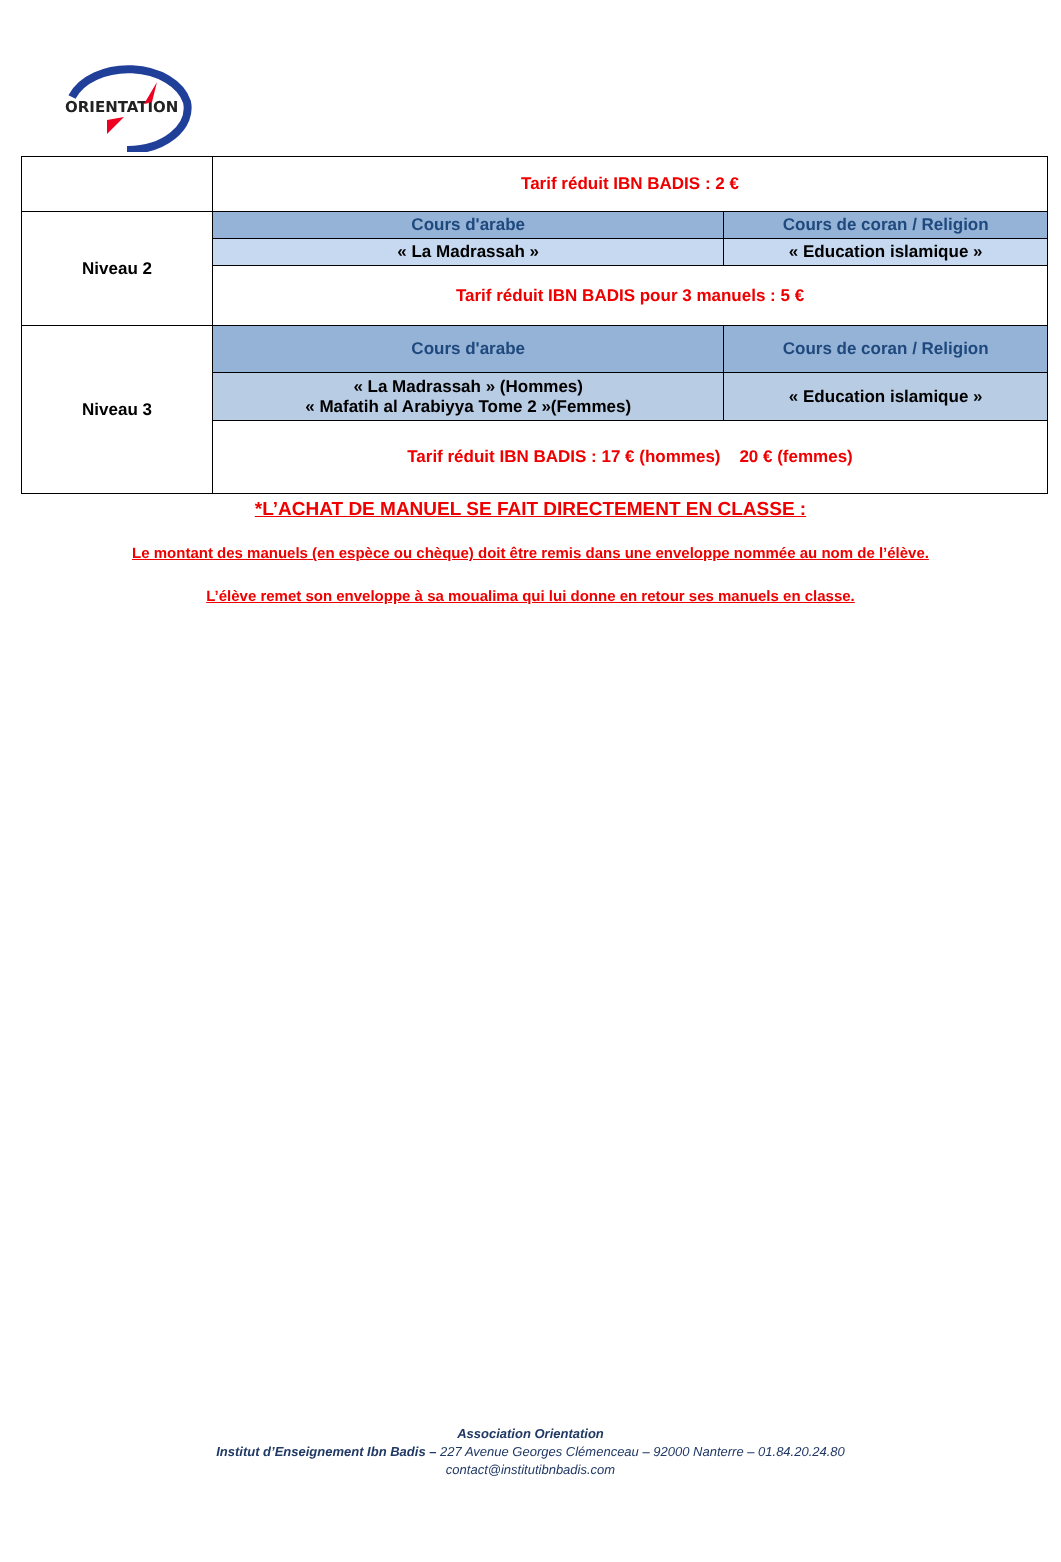ORIENTATION
| | Tarif réduit IBN BADIS : 2 € | |
| Niveau 2 | Cours d'arabe | Cours de coran / Religion |
| | « La Madrassah » | « Education islamique » |
| | Tarif réduit IBN BADIS pour 3 manuels : 5 € | |
| Niveau 3 | Cours d'arabe | Cours de coran / Religion |
| | « La Madrassah » (Hommes) « Mafatih al Arabiyya Tome 2 »(Femmes) | « Education islamique » |
| | Tarif réduit IBN BADIS : 17 € (hommes) 20 € (femmes) | |
*L’ACHAT DE MANUEL SE FAIT DIRECTEMENT EN CLASSE :
Le montant des manuels (en espèce ou chèque) doit être remis dans une enveloppe nommée au nom de l’élève.
L’élève remet son enveloppe à sa moualima qui lui donne en retour ses manuels en classe.
Association Orientation
Institut d’Enseignement Ibn Badis – 227 Avenue Georges Clémenceau – 92000 Nanterre – 01.84.20.24.80
contact@institutibnbadis.com